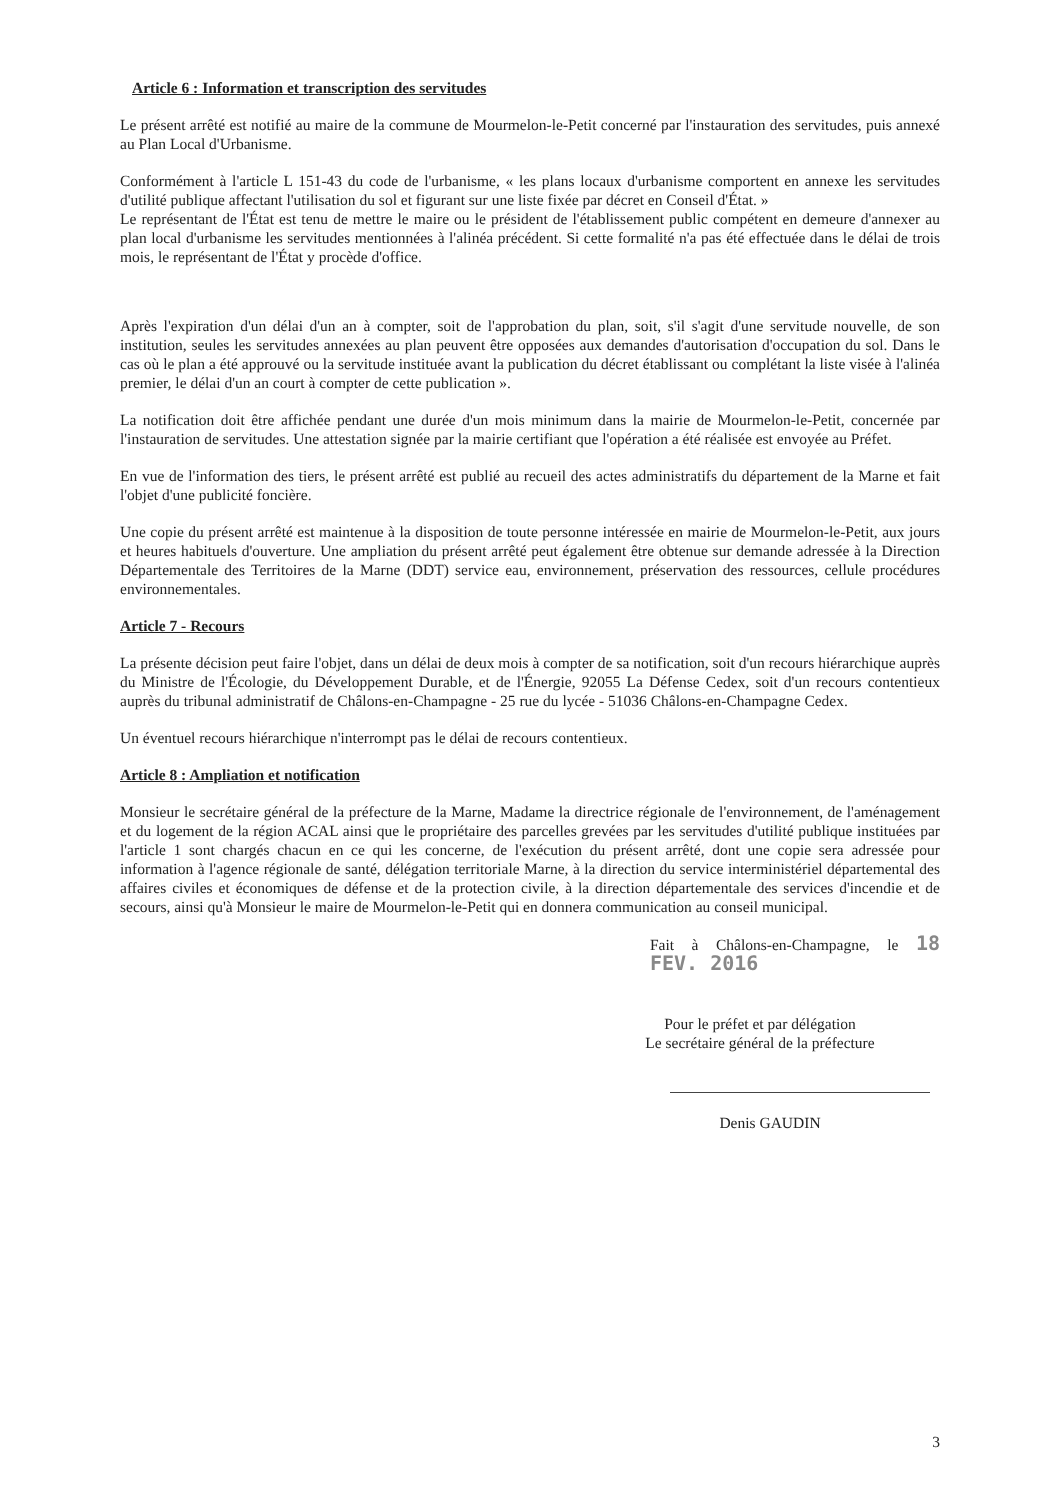Article 6 : Information et transcription des servitudes
Le présent arrêté est notifié au maire de la commune de Mourmelon-le-Petit concerné par l'instauration des servitudes, puis annexé au Plan Local d'Urbanisme.
Conformément à l'article L 151-43 du code de l'urbanisme, « les plans locaux d'urbanisme comportent en annexe les servitudes d'utilité publique affectant l'utilisation du sol et figurant sur une liste fixée par décret en Conseil d'État. »
Le représentant de l'État est tenu de mettre le maire ou le président de l'établissement public compétent en demeure d'annexer au plan local d'urbanisme les servitudes mentionnées à l'alinéa précédent. Si cette formalité n'a pas été effectuée dans le délai de trois mois, le représentant de l'État y procède d'office.
Après l'expiration d'un délai d'un an à compter, soit de l'approbation du plan, soit, s'il s'agit d'une servitude nouvelle, de son institution, seules les servitudes annexées au plan peuvent être opposées aux demandes d'autorisation d'occupation du sol. Dans le cas où le plan a été approuvé ou la servitude instituée avant la publication du décret établissant ou complétant la liste visée à l'alinéa premier, le délai d'un an court à compter de cette publication ».
La notification doit être affichée pendant une durée d'un mois minimum dans la mairie de Mourmelon-le-Petit, concernée par l'instauration de servitudes. Une attestation signée par la mairie certifiant que l'opération a été réalisée est envoyée au Préfet.
En vue de l'information des tiers, le présent arrêté est publié au recueil des actes administratifs du département de la Marne et fait l'objet d'une publicité foncière.
Une copie du présent arrêté est maintenue à la disposition de toute personne intéressée en mairie de Mourmelon-le-Petit, aux jours et heures habituels d'ouverture. Une ampliation du présent arrêté peut également être obtenue sur demande adressée à la Direction Départementale des Territoires de la Marne (DDT) service eau, environnement, préservation des ressources, cellule procédures environnementales.
Article 7 - Recours
La présente décision peut faire l'objet, dans un délai de deux mois à compter de sa notification, soit d'un recours hiérarchique auprès du Ministre de l'Écologie, du Développement Durable, et de l'Énergie, 92055 La Défense Cedex, soit d'un recours contentieux auprès du tribunal administratif de Châlons-en-Champagne - 25 rue du lycée - 51036 Châlons-en-Champagne Cedex.
Un éventuel recours hiérarchique n'interrompt pas le délai de recours contentieux.
Article 8 : Ampliation et notification
Monsieur le secrétaire général de la préfecture de la Marne, Madame la directrice régionale de l'environnement, de l'aménagement et du logement de la région ACAL ainsi que le propriétaire des parcelles grevées par les servitudes d'utilité publique instituées par l'article 1 sont chargés chacun en ce qui les concerne, de l'exécution du présent arrêté, dont une copie sera adressée pour information à l'agence régionale de santé, délégation territoriale Marne, à la direction du service interministériel départemental des affaires civiles et économiques de défense et de la protection civile, à la direction départementale des services d'incendie et de secours, ainsi qu'à Monsieur le maire de Mourmelon-le-Petit qui en donnera communication au conseil municipal.
Fait à Châlons-en-Champagne, le 18 FEV. 2016
Pour le préfet et par délégation
Le secrétaire général de la préfecture
Denis GAUDIN
3